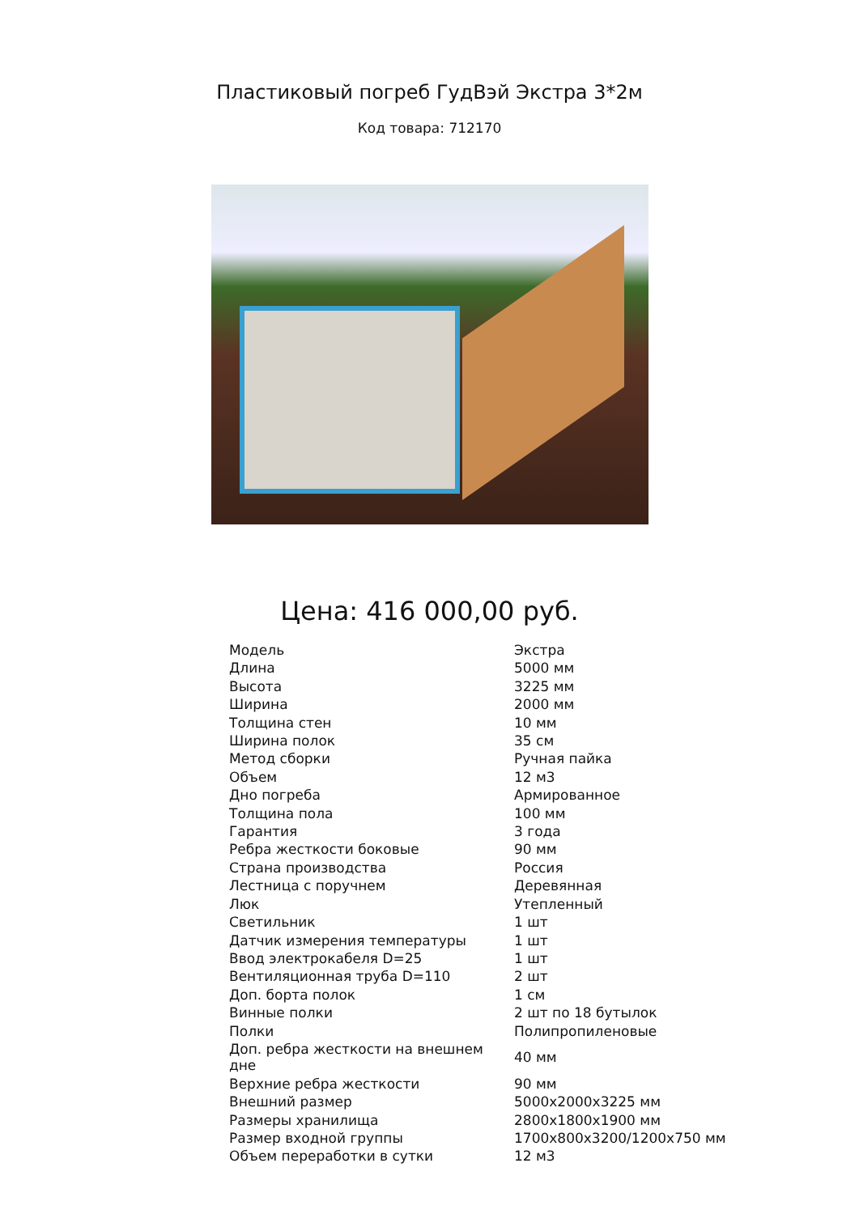Пластиковый погреб ГудВэй Экстра 3*2м
Код товара: 712170
Цена: 416 000,00 руб.
| Модель | Экстра |
| Длина | 5000 мм |
| Высота | 3225 мм |
| Ширина | 2000 мм |
| Толщина стен | 10 мм |
| Ширина полок | 35 см |
| Метод сборки | Ручная пайка |
| Объем | 12 м3 |
| Дно погреба | Армированное |
| Толщина пола | 100 мм |
| Гарантия | 3 года |
| Ребра жесткости боковые | 90 мм |
| Страна производства | Россия |
| Лестница с поручнем | Деревянная |
| Люк | Утепленный |
| Светильник | 1 шт |
| Датчик измерения температуры | 1 шт |
| Ввод электрокабеля D=25 | 1 шт |
| Вентиляционная труба D=110 | 2 шт |
| Доп. борта полок | 1 см |
| Винные полки | 2 шт по 18 бутылок |
| Полки | Полипропиленовые |
| Доп. ребра жесткости на внешнем дне | 40 мм |
| Верхние ребра жесткости | 90 мм |
| Внешний размер | 5000х2000х3225 мм |
| Размеры хранилища | 2800х1800х1900 мм |
| Размер входной группы | 1700х800х3200/1200х750 мм |
| Объем переработки в сутки | 12 м3 |